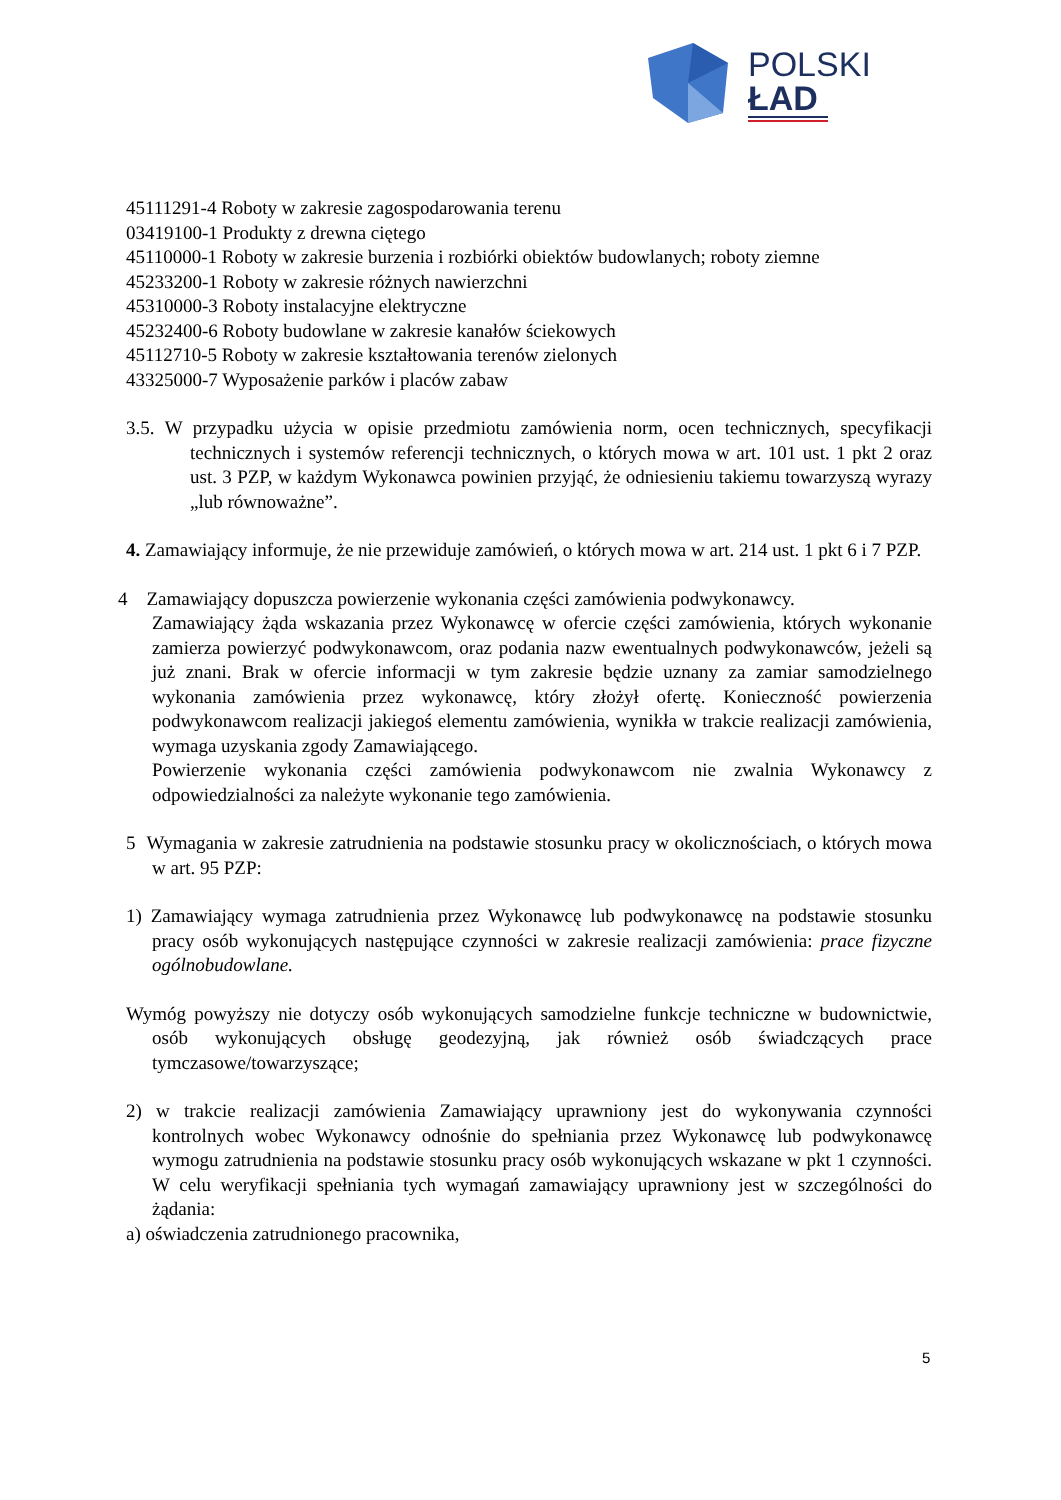POLSKI
ŁAD
45111291-4 Roboty w zakresie zagospodarowania terenu
03419100-1 Produkty z drewna ciętego
45110000-1 Roboty w zakresie burzenia i rozbiórki obiektów budowlanych; roboty ziemne
45233200-1 Roboty w zakresie różnych nawierzchni
45310000-3 Roboty instalacyjne elektryczne
45232400-6 Roboty budowlane w zakresie kanałów ściekowych
45112710-5 Roboty w zakresie kształtowania terenów zielonych
43325000-7 Wyposażenie parków i placów zabaw
3.5. W przypadku użycia w opisie przedmiotu zamówienia norm, ocen technicznych, specyfikacji technicznych i systemów referencji technicznych, o których mowa w art. 101 ust. 1 pkt 2 oraz ust. 3 PZP, w każdym Wykonawca powinien przyjąć, że odniesieniu takiemu towarzyszą wyrazy „lub równoważne”.
4. Zamawiający informuje, że nie przewiduje zamówień, o których mowa w art. 214 ust. 1 pkt 6 i 7 PZP.
4 Zamawiający dopuszcza powierzenie wykonania części zamówienia podwykonawcy.
Zamawiający żąda wskazania przez Wykonawcę w ofercie części zamówienia, których wykonanie zamierza powierzyć podwykonawcom, oraz podania nazw ewentualnych podwykonawców, jeżeli są już znani. Brak w ofercie informacji w tym zakresie będzie uznany za zamiar samodzielnego wykonania zamówienia przez wykonawcę, który złożył ofertę. Konieczność powierzenia podwykonawcom realizacji jakiegoś elementu zamówienia, wynikła w trakcie realizacji zamówienia, wymaga uzyskania zgody Zamawiającego.
Powierzenie wykonania części zamówienia podwykonawcom nie zwalnia Wykonawcy z odpowiedzialności za należyte wykonanie tego zamówienia.
5 Wymagania w zakresie zatrudnienia na podstawie stosunku pracy w okolicznościach, o których mowa w art. 95 PZP:
1) Zamawiający wymaga zatrudnienia przez Wykonawcę lub podwykonawcę na podstawie stosunku pracy osób wykonujących następujące czynności w zakresie realizacji zamówienia: prace fizyczne ogólnobudowlane.
Wymóg powyższy nie dotyczy osób wykonujących samodzielne funkcje techniczne w budownictwie, osób wykonujących obsługę geodezyjną, jak również osób świadczących prace tymczasowe/towarzyszące;
2) w trakcie realizacji zamówienia Zamawiający uprawniony jest do wykonywania czynności kontrolnych wobec Wykonawcy odnośnie do spełniania przez Wykonawcę lub podwykonawcę wymogu zatrudnienia na podstawie stosunku pracy osób wykonujących wskazane w pkt 1 czynności. W celu weryfikacji spełniania tych wymagań zamawiający uprawniony jest w szczególności do żądania:
a) oświadczenia zatrudnionego pracownika,
5